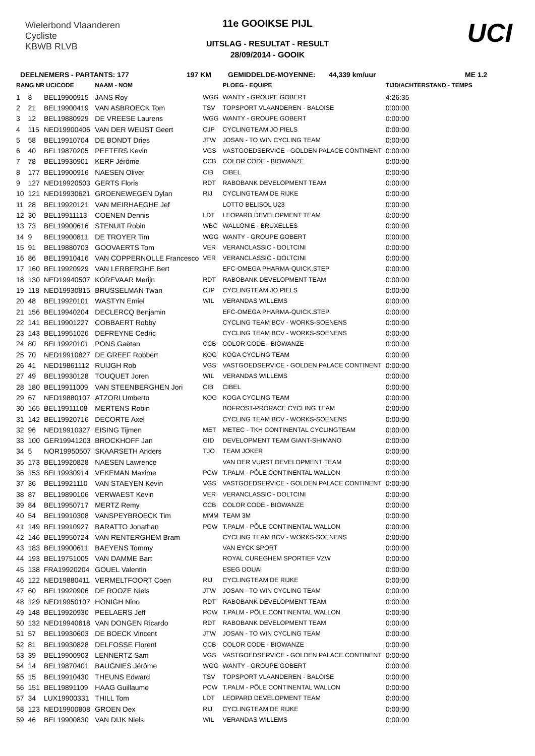Wielerbond Vlaanderen Cycliste
KBWB RLVB
11e GOOIKSE PIJL
UITSLAG - RESULTAT - RESULT
28/09/2014 - GOOIK
UCI
DEELNEMERS - PARTANTS: 177 197 KM GEMIDDELDE-MOYENNE: 44,339 km/uur ME 1.2
| RANG NR UCICODE | | | NAAM - NOM | | PLOEG - EQUIPE | TIJD/ACHTERSTAND - TEMPS |
| --- | --- | --- | --- | --- | --- | --- |
| 1 | 8 | BEL19900915 | JANS Roy | WGG | WANTY - GROUPE GOBERT | 4:26:35 |
| 2 | 21 | BEL19900419 | VAN ASBROECK Tom | TSV | TOPSPORT VLAANDEREN - BALOISE | 0:00:00 |
| 3 | 12 | BEL19880929 | DE VREESE Laurens | WGG | WANTY - GROUPE GOBERT | 0:00:00 |
| 4 | 115 | NED19900406 | VAN DER WEIJST Geert | CJP | CYCLINGTEAM JO PIELS | 0:00:00 |
| 5 | 58 | BEL19910704 | DE BONDT Dries | JTW | JOSAN - TO WIN CYCLING TEAM | 0:00:00 |
| 6 | 40 | BEL19870205 | PEETERS Kevin | VGS | VASTGOEDSERVICE - GOLDEN PALACE CONTINENT | 0:00:00 |
| 7 | 78 | BEL19930901 | KERF Jérôme | CCB | COLOR CODE - BIOWANZE | 0:00:00 |
| 8 | 177 | BEL19900916 | NAESEN Oliver | CIB | CIBEL | 0:00:00 |
| 9 | 127 | NED19920503 | GERTS Floris | RDT | RABOBANK DEVELOPMENT TEAM | 0:00:00 |
| 10 | 121 | NED19930621 | GROENEWEGEN Dylan | RIJ | CYCLINGTEAM DE RIJKE | 0:00:00 |
| 11 | 28 | BEL19920121 | VAN MEIRHAEGHE Jef | | LOTTO BELISOL U23 | 0:00:00 |
| 12 | 30 | BEL19911113 | COENEN Dennis | LDT | LEOPARD DEVELOPMENT TEAM | 0:00:00 |
| 13 | 73 | BEL19900616 | STENUIT Robin | WBC | WALLONIE - BRUXELLES | 0:00:00 |
| 14 | 9 | BEL19900811 | DE TROYER Tim | WGG | WANTY - GROUPE GOBERT | 0:00:00 |
| 15 | 91 | BEL19880703 | GOOVAERTS Tom | VER | VERANCLASSIC - DOLTCINI | 0:00:00 |
| 16 | 86 | BEL19910416 | VAN COPPERNOLLE Francesco | VER | VERANCLASSIC - DOLTCINI | 0:00:00 |
| 17 | 160 | BEL19920929 | VAN LERBERGHE Bert | | EFC-OMEGA PHARMA-QUICK.STEP | 0:00:00 |
| 18 | 130 | NED19940507 | KOREVAAR Merijn | RDT | RABOBANK DEVELOPMENT TEAM | 0:00:00 |
| 19 | 118 | NED19930815 | BRUSSELMAN Twan | CJP | CYCLINGTEAM JO PIELS | 0:00:00 |
| 20 | 48 | BEL19920101 | WASTYN Emiel | WIL | VERANDAS WILLEMS | 0:00:00 |
| 21 | 156 | BEL19940204 | DECLERCQ Benjamin | | EFC-OMEGA PHARMA-QUICK.STEP | 0:00:00 |
| 22 | 141 | BEL19901227 | COBBAERT Robby | | CYCLING TEAM BCV - WORKS-SOENENS | 0:00:00 |
| 23 | 143 | BEL19951026 | DEFREYNE Cedric | | CYCLING TEAM BCV - WORKS-SOENENS | 0:00:00 |
| 24 | 80 | BEL19920101 | PONS Gaëtan | CCB | COLOR CODE - BIOWANZE | 0:00:00 |
| 25 | 70 | NED19910827 | DE GREEF Robbert | KOG | KOGA CYCLING TEAM | 0:00:00 |
| 26 | 41 | NED19861112 | RUIJGH Rob | VGS | VASTGOEDSERVICE - GOLDEN PALACE CONTINENT | 0:00:00 |
| 27 | 49 | BEL19930128 | TOUQUET Joren | WIL | VERANDAS WILLEMS | 0:00:00 |
| 28 | 180 | BEL19911009 | VAN STEENBERGHEN Jori | CIB | CIBEL | 0:00:00 |
| 29 | 67 | NED19880107 | ATZORI Umberto | KOG | KOGA CYCLING TEAM | 0:00:00 |
| 30 | 165 | BEL19911108 | MERTENS Robin | | BOFROST-PRORACE CYCLING TEAM | 0:00:00 |
| 31 | 142 | BEL19920716 | DECORTE Axel | | CYCLING TEAM BCV - WORKS-SOENENS | 0:00:00 |
| 32 | 96 | NED19910327 | EISING Tijmen | MET | METEC - TKH CONTINENTAL CYCLINGTEAM | 0:00:00 |
| 33 | 100 | GER19941203 | BROCKHOFF Jan | GID | DEVELOPMENT TEAM GIANT-SHIMANO | 0:00:00 |
| 34 | 5 | NOR19950507 | SKAARSETH Anders | TJO | TEAM JOKER | 0:00:00 |
| 35 | 173 | BEL19920828 | NAESEN Lawrence | | VAN DER VURST DEVELOPMENT TEAM | 0:00:00 |
| 36 | 153 | BEL19930914 | VEKEMAN Maxime | PCW | T.PALM - PÔLE CONTINENTAL WALLON | 0:00:00 |
| 37 | 36 | BEL19921110 | VAN STAEYEN Kevin | VGS | VASTGOEDSERVICE - GOLDEN PALACE CONTINENT | 0:00:00 |
| 38 | 87 | BEL19890106 | VERWAEST Kevin | VER | VERANCLASSIC - DOLTCINI | 0:00:00 |
| 39 | 84 | BEL19950717 | MERTZ Remy | CCB | COLOR CODE - BIOWANZE | 0:00:00 |
| 40 | 54 | BEL19910308 | VANSPEYBROECK Tim | MMM | TEAM 3M | 0:00:00 |
| 41 | 149 | BEL19910927 | BARATTO Jonathan | PCW | T.PALM - PÔLE CONTINENTAL WALLON | 0:00:00 |
| 42 | 146 | BEL19950724 | VAN RENTERGHEM Bram | | CYCLING TEAM BCV - WORKS-SOENENS | 0:00:00 |
| 43 | 183 | BEL19900611 | BAEYENS Tommy | | VAN EYCK SPORT | 0:00:00 |
| 44 | 193 | BEL19751005 | VAN DAMME Bart | | ROYAL CUREGHEM SPORTIEF VZW | 0:00:00 |
| 45 | 138 | FRA19920204 | GOUEL Valentin | | ESEG DOUAI | 0:00:00 |
| 46 | 122 | NED19880411 | VERMELTFOORT Coen | RIJ | CYCLINGTEAM DE RIJKE | 0:00:00 |
| 47 | 60 | BEL19920906 | DE ROOZE Niels | JTW | JOSAN - TO WIN CYCLING TEAM | 0:00:00 |
| 48 | 129 | NED19950107 | HONIGH Nino | RDT | RABOBANK DEVELOPMENT TEAM | 0:00:00 |
| 49 | 148 | BEL19920930 | PEELAERS Jeff | PCW | T.PALM - PÔLE CONTINENTAL WALLON | 0:00:00 |
| 50 | 132 | NED19940618 | VAN DONGEN Ricardo | RDT | RABOBANK DEVELOPMENT TEAM | 0:00:00 |
| 51 | 57 | BEL19930603 | DE BOECK Vincent | JTW | JOSAN - TO WIN CYCLING TEAM | 0:00:00 |
| 52 | 81 | BEL19930828 | DELFOSSE Florent | CCB | COLOR CODE - BIOWANZE | 0:00:00 |
| 53 | 39 | BEL19900903 | LENNERTZ Sam | VGS | VASTGOEDSERVICE - GOLDEN PALACE CONTINENT | 0:00:00 |
| 54 | 14 | BEL19870401 | BAUGNIES Jérôme | WGG | WANTY - GROUPE GOBERT | 0:00:00 |
| 55 | 15 | BEL19910430 | THEUNS Edward | TSV | TOPSPORT VLAANDEREN - BALOISE | 0:00:00 |
| 56 | 151 | BEL19891109 | HAAG Guillaume | PCW | T.PALM - PÔLE CONTINENTAL WALLON | 0:00:00 |
| 57 | 34 | LUX19900331 | THILL Tom | LDT | LEOPARD DEVELOPMENT TEAM | 0:00:00 |
| 58 | 123 | NED19900808 | GROEN Dex | RIJ | CYCLINGTEAM DE RIJKE | 0:00:00 |
| 59 | 46 | BEL19900830 | VAN DIJK Niels | WIL | VERANDAS WILLEMS | 0:00:00 |